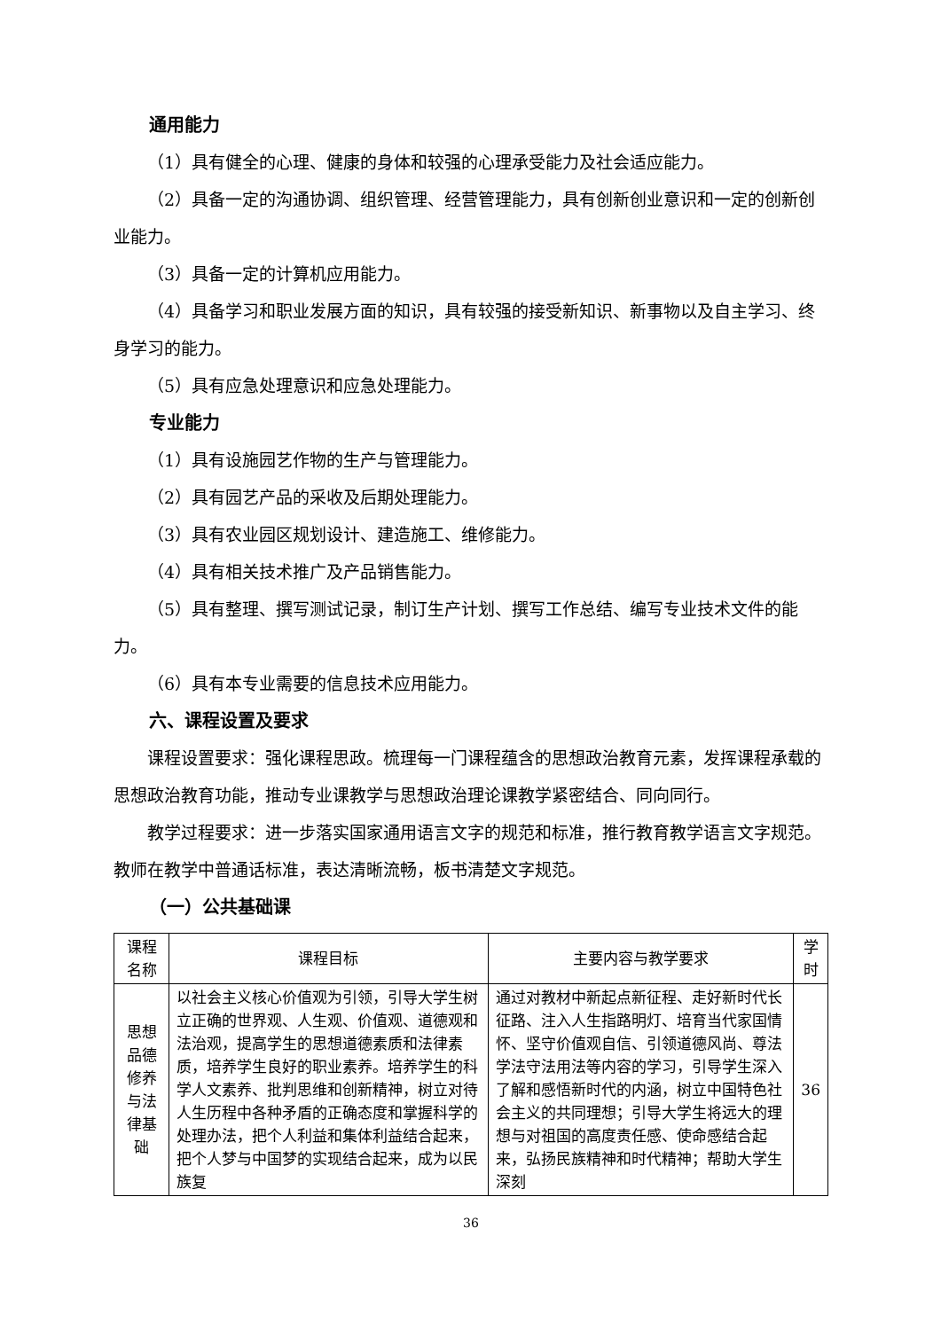通用能力
（1）具有健全的心理、健康的身体和较强的心理承受能力及社会适应能力。
（2）具备一定的沟通协调、组织管理、经营管理能力，具有创新创业意识和一定的创新创业能力。
（3）具备一定的计算机应用能力。
（4）具备学习和职业发展方面的知识，具有较强的接受新知识、新事物以及自主学习、终身学习的能力。
（5）具有应急处理意识和应急处理能力。
专业能力
（1）具有设施园艺作物的生产与管理能力。
（2）具有园艺产品的采收及后期处理能力。
（3）具有农业园区规划设计、建造施工、维修能力。
（4）具有相关技术推广及产品销售能力。
（5）具有整理、撰写测试记录，制订生产计划、撰写工作总结、编写专业技术文件的能力。
（6）具有本专业需要的信息技术应用能力。
六、课程设置及要求
课程设置要求：强化课程思政。梳理每一门课程蕴含的思想政治教育元素，发挥课程承载的思想政治教育功能，推动专业课教学与思想政治理论课教学紧密结合、同向同行。
教学过程要求：进一步落实国家通用语言文字的规范和标准，推行教育教学语言文字规范。教师在教学中普通话标准，表达清晰流畅，板书清楚文字规范。
（一）公共基础课
| 课程名称 | 课程目标 | 主要内容与教学要求 | 学时 |
| --- | --- | --- | --- |
| 思想品德修养与法律基础 | 以社会主义核心价值观为引领，引导大学生树立正确的世界观、人生观、价值观、道德观和法治观，提高学生的思想道德素质和法律素质，培养学生良好的职业素养。培养学生的科学人文素养、批判思维和创新精神，树立对待人生历程中各种矛盾的正确态度和掌握科学的处理办法，把个人利益和集体利益结合起来，把个人梦与中国梦的实现结合起来，成为以民族复 | 通过对教材中新起点新征程、走好新时代长征路、注入人生指路明灯、培育当代家国情怀、坚守价值观自信、引领道德风尚、尊法学法守法用法等内容的学习，引导学生深入了解和感悟新时代的内涵，树立中国特色社会主义的共同理想；引导大学生将远大的理想与对祖国的高度责任感、使命感结合起来，弘扬民族精神和时代精神；帮助大学生深刻 | 36 |
36